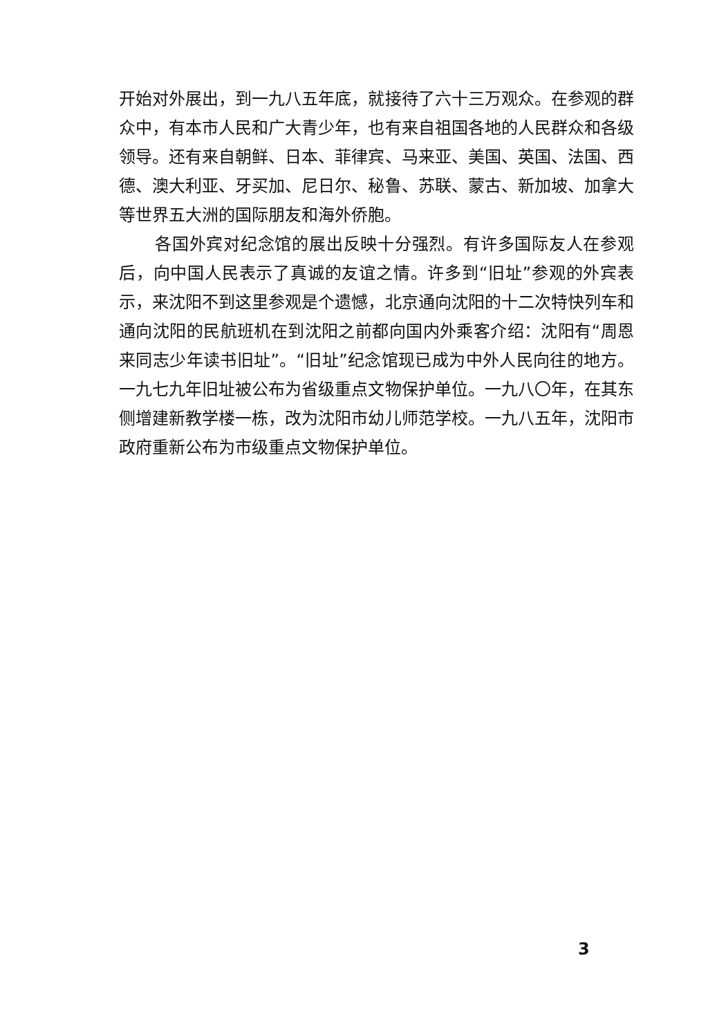开始对外展出，到一九八五年底，就接待了六十三万观众。在参观的群众中，有本市人民和广大青少年，也有来自祖国各地的人民群众和各级领导。还有来自朝鲜、日本、菲律宾、马来亚、美国、英国、法国、西德、澳大利亚、牙买加、尼日尔、秘鲁、苏联、蒙古、新加坡、加拿大等世界五大洲的国际朋友和海外侨胞。
各国外宾对纪念馆的展出反映十分强烈。有许多国际友人在参观后，向中国人民表示了真诚的友谊之情。许多到“旧址”参观的外宾表示，来沈阳不到这里参观是个遗憾，北京通向沈阳的十二次特快列车和通向沈阳的民航班机在到沈阳之前都向国内外乘客介绍：沈阳有“周恩来同志少年读书旧址”。“旧址”纪念馆现已成为中外人民向往的地方。一九七九年旧址被公布为省级重点文物保护单位。一九八〇年，在其东侧增建新教学楼一栋，改为沈阳市幼儿师范学校。一九八五年，沈阳市政府重新公布为市级重点文物保护单位。
3